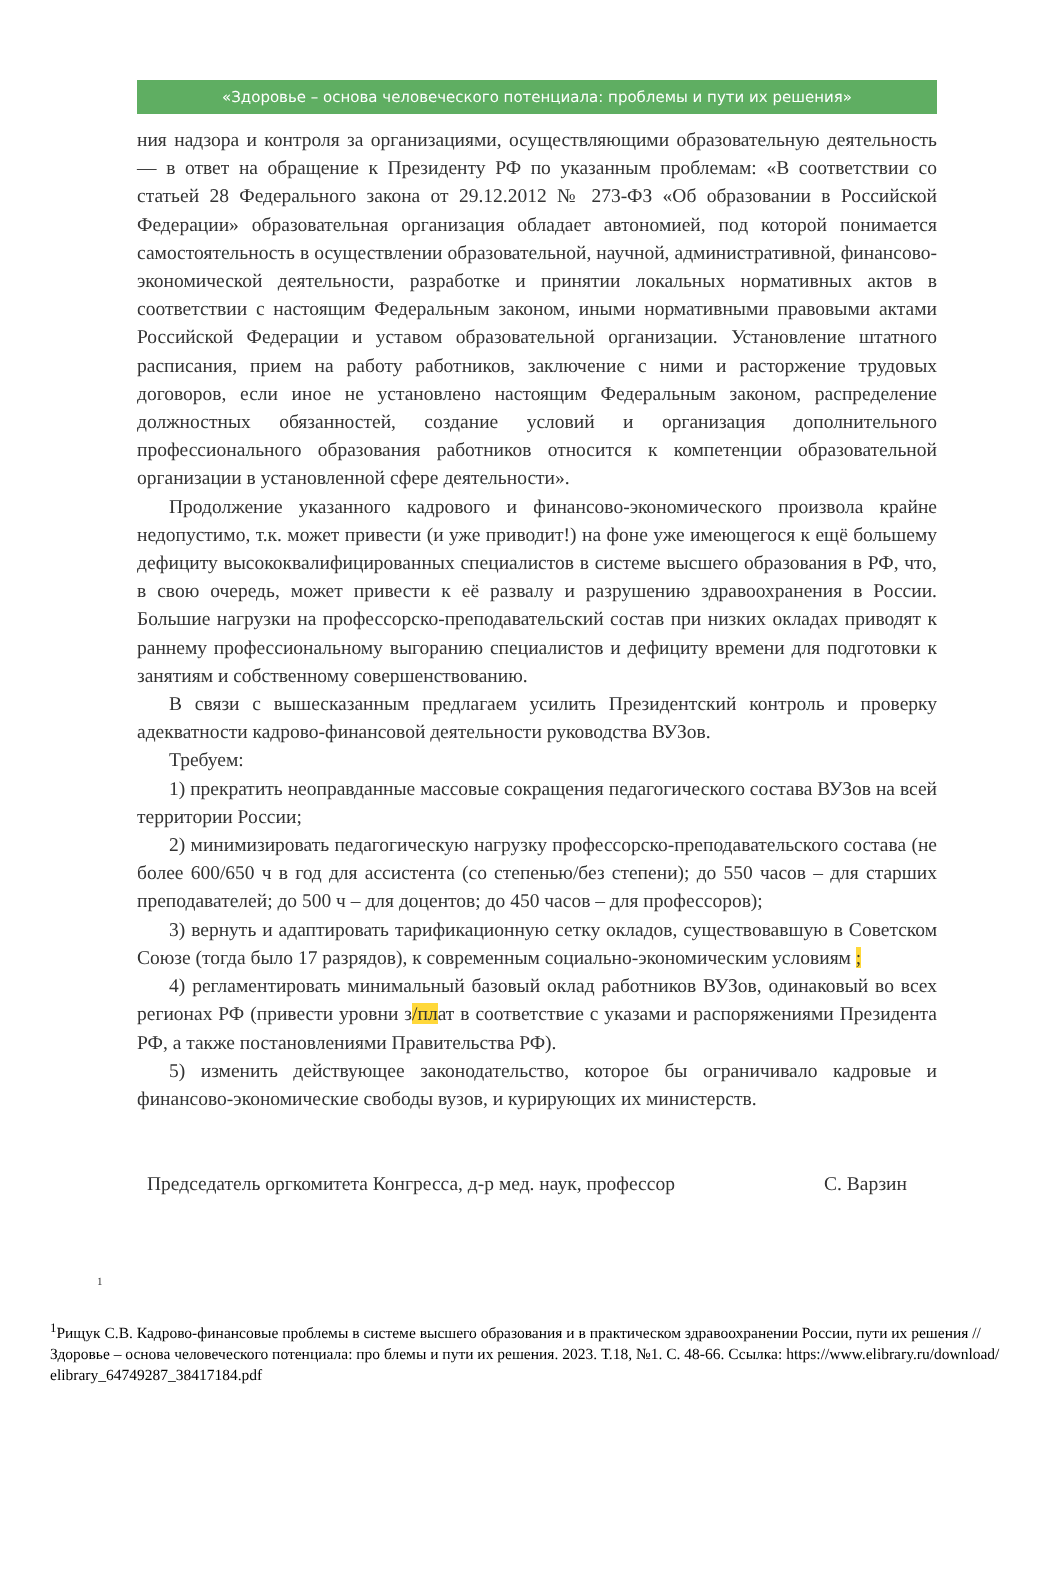«Здоровье – основа человеческого потенциала: проблемы и пути их решения»
ния надзора и контроля за организациями, осуществляющими образовательную деятельность — в ответ на обращение к Президенту РФ по указанным проблемам: «В соответствии со статьей 28 Федерального закона от 29.12.2012 № 273-ФЗ «Об образовании в Российской Федерации» образовательная организация обладает автономией, под которой понимается самостоятельность в осуществлении образовательной, научной, административной, финансово-экономической деятельности, разработке и принятии локальных нормативных актов в соответствии с настоящим Федеральным законом, иными нормативными правовыми актами Российской Федерации и уставом образовательной организации. Установление штатного расписания, прием на работу работников, заключение с ними и расторжение трудовых договоров, если иное не установлено настоящим Федеральным законом, распределение должностных обязанностей, создание условий и организация дополнительного профессионального образования работников относится к компетенции образовательной организации в установленной сфере деятельности».
Продолжение указанного кадрового и финансово-экономического произвола крайне недопустимо, т.к. может привести (и уже приводит!) на фоне уже имеющегося к ещё большему дефициту высококвалифицированных специалистов в системе высшего образования в РФ, что, в свою очередь, может привести к её развалу и разрушению здравоохранения в России. Большие нагрузки на профессорско-преподавательский состав при низких окладах приводят к раннему профессиональному выгоранию специалистов и дефициту времени для подготовки к занятиям и собственному совершенствованию.
В связи с вышесказанным предлагаем усилить Президентский контроль и проверку адекватности кадрово-финансовой деятельности руководства ВУЗов.
Требуем:
1) прекратить неоправданные массовые сокращения педагогического состава ВУЗов на всей территории России;
2) минимизировать педагогическую нагрузку профессорско-преподавательского состава (не более 600/650 ч в год для ассистента (со степенью/без степени); до 550 часов – для старших преподавателей; до 500 ч – для доцентов; до 450 часов – для профессоров);
3) вернуть и адаптировать тарификационную сетку окладов, существовавшую в Советском Союзе (тогда было 17 разрядов), к современным социально-экономическим условиям ;
4) регламентировать минимальный базовый оклад работников ВУЗов, одинаковый во всех регионах РФ (привести уровни з/плат в соответствие с указами и распоряжениями Президента РФ, а также постановлениями Правительства РФ).
5) изменить действующее законодательство, которое бы ограничивало кадровые и финансово-экономические свободы вузов, и курирующих их министерств.
Председатель оргкомитета Конгресса, д-р мед. наук, профессор С. Варзин
1
<sup>1</sup> Рищук С.В. Кадрово-финансовые проблемы в системе высшего образования и в практическом здравоохранении России, пути их решения // Здоровье – основа человеческого потенциала: про блемы и пути их решения. 2023. Т.18, №1. С. 48-66. Ссылка: https://www.elibrary.ru/download/ elibrary_64749287_38417184.pdf